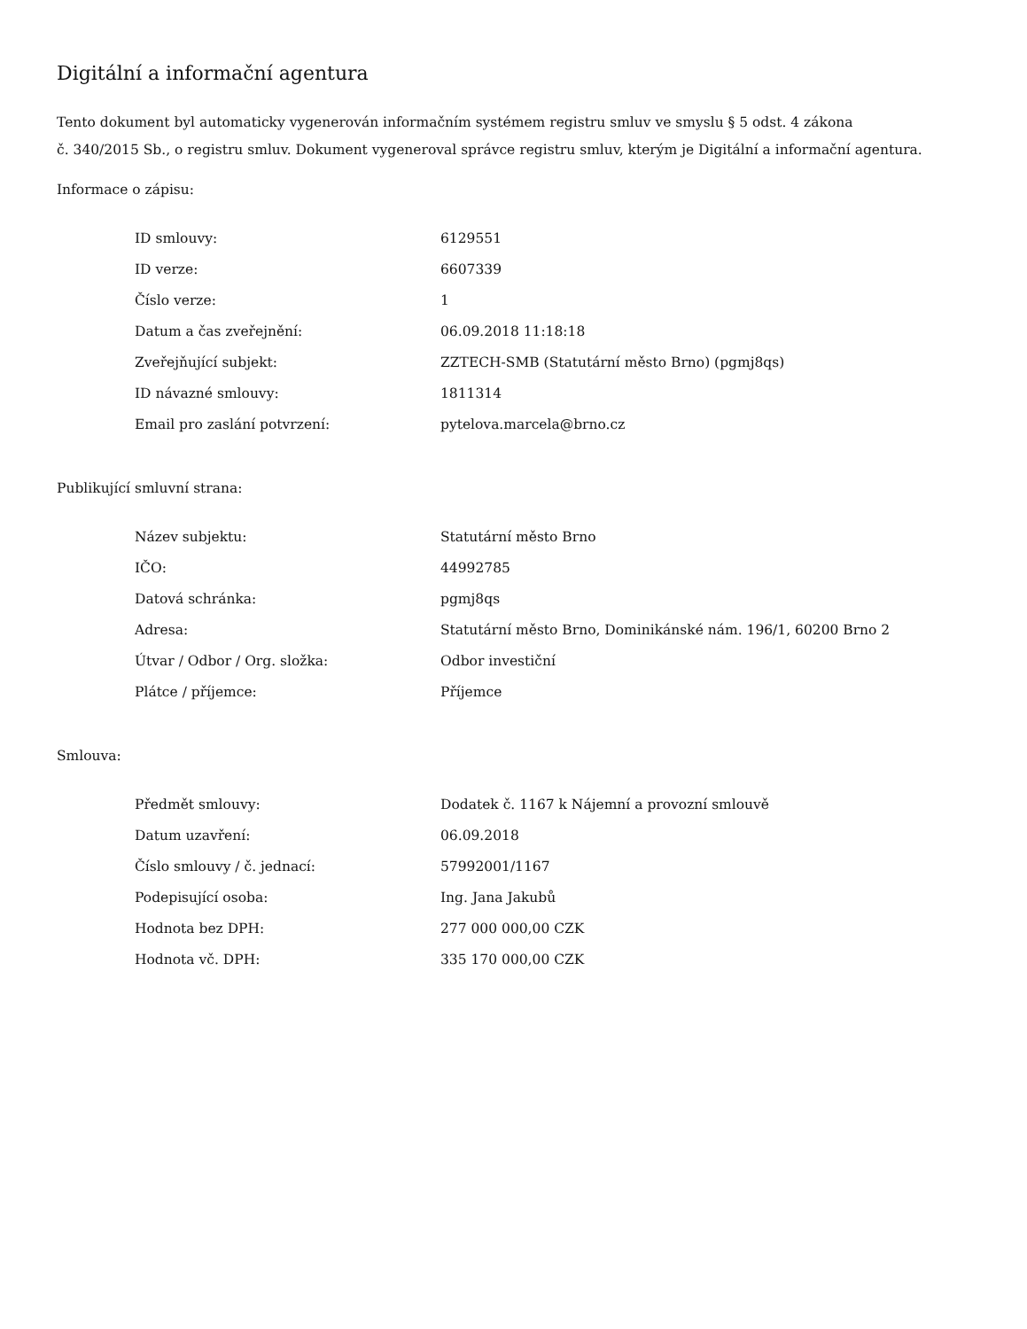Digitální a informační agentura
Tento dokument byl automaticky vygenerován informačním systémem registru smluv ve smyslu § 5 odst. 4 zákona
č. 340/2015 Sb., o registru smluv. Dokument vygeneroval správce registru smluv, kterým je Digitální a informační agentura.
Informace o zápisu:
| ID smlouvy: | 6129551 |
| ID verze: | 6607339 |
| Číslo verze: | 1 |
| Datum a čas zveřejnění: | 06.09.2018 11:18:18 |
| Zveřejňující subjekt: | ZZTECH-SMB (Statutární město Brno) (pgmj8qs) |
| ID návazné smlouvy: | 1811314 |
| Email pro zaslání potvrzení: | pytelova.marcela@brno.cz |
Publikující smluvní strana:
| Název subjektu: | Statutární město Brno |
| IČO: | 44992785 |
| Datová schránka: | pgmj8qs |
| Adresa: | Statutární město Brno, Dominikánské nám. 196/1, 60200 Brno 2 |
| Útvar / Odbor / Org. složka: | Odbor investiční |
| Plátce / příjemce: | Příjemce |
Smlouva:
| Předmět smlouvy: | Dodatek č. 1167 k Nájemní a provozní smlouvě |
| Datum uzavření: | 06.09.2018 |
| Číslo smlouvy / č. jednací: | 57992001/1167 |
| Podepisující osoba: | Ing. Jana Jakubů |
| Hodnota bez DPH: | 277 000 000,00 CZK |
| Hodnota vč. DPH: | 335 170 000,00 CZK |